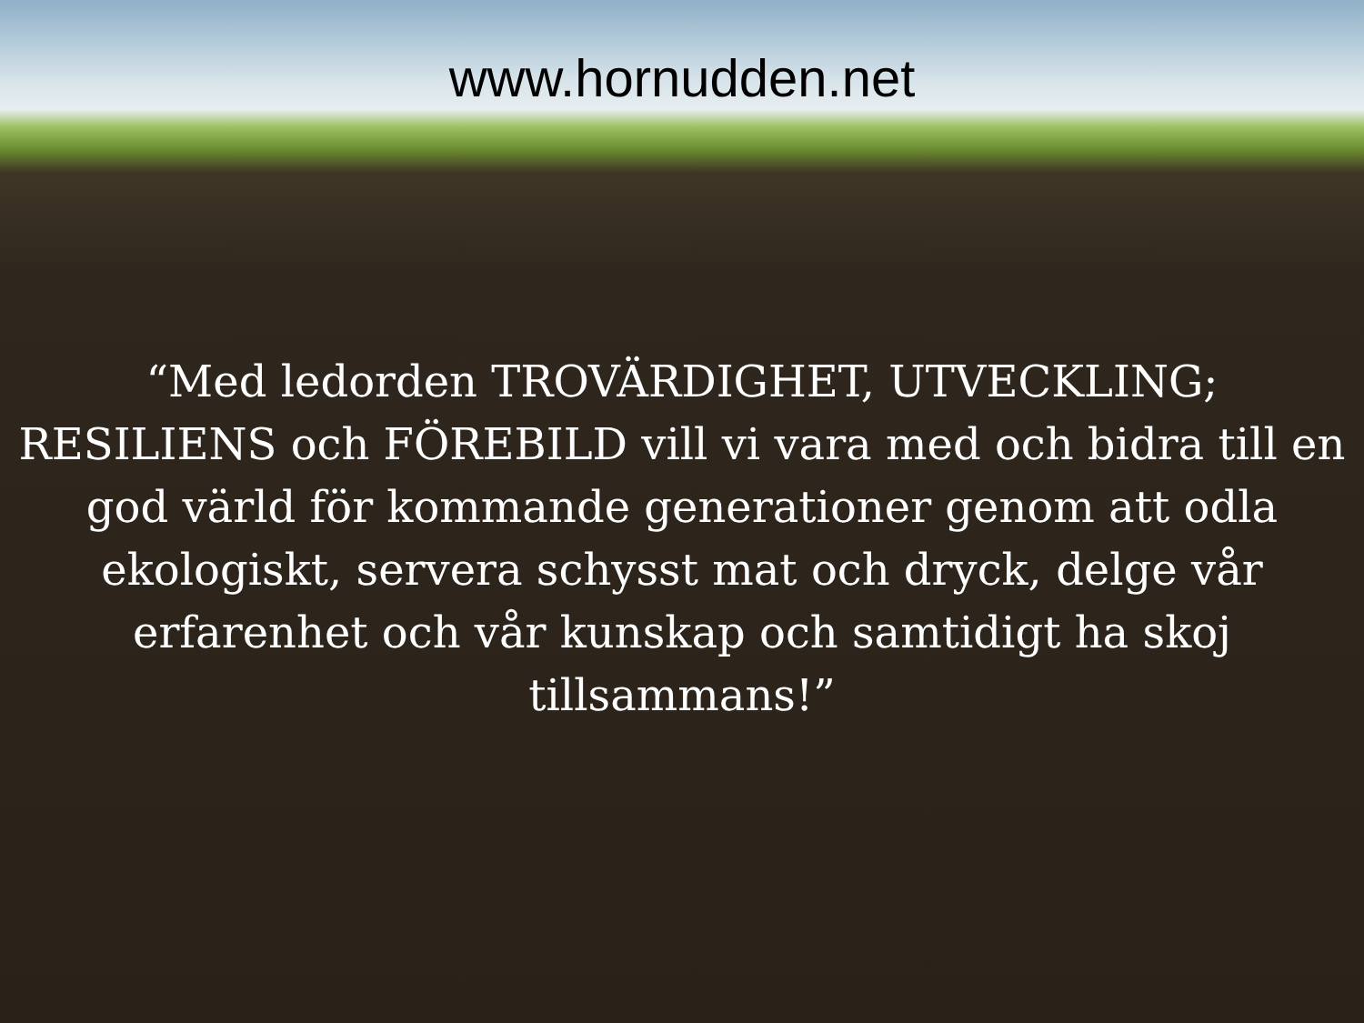www.hornudden.net
“Med ledorden TROVÄRDIGHET, UTVECKLING; RESILIENS och FÖREBILD vill vi vara med och bidra till en god värld för kommande generationer genom att odla ekologiskt, servera schysst mat och dryck, delge vår erfarenhet och vår kunskap och samtidigt ha skoj tillsammans!”